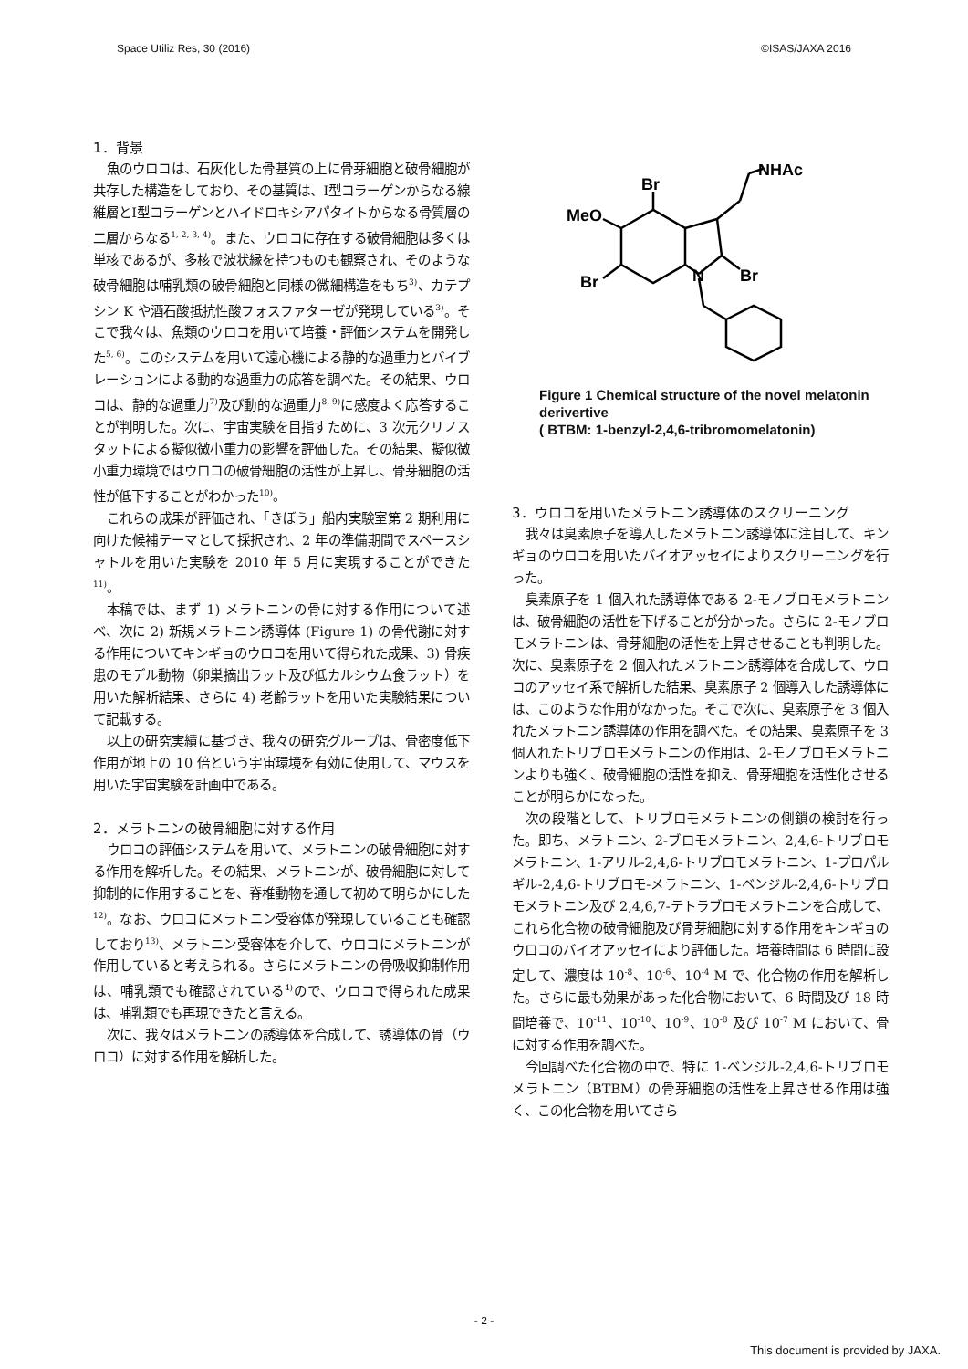Space Utiliz Res, 30 (2016) ©ISAS/JAXA 2016
1．背景
魚のウロコは、石灰化した骨基質の上に骨芽細胞と破骨細胞が共存した構造をしており、その基質は、I型コラーゲンからなる線維層とI型コラーゲンとハイドロキシアパタイトからなる骨質層の二層からなる<sup>1, 2, 3, 4)</sup>。また、ウロコに存在する破骨細胞は多くは単核であるが、多核で波状縁を持つものも観察され、そのような破骨細胞は哺乳類の破骨細胞と同様の微細構造をもち<sup>3)</sup>、カテプシン K や酒石酸抵抗性酸フォスファターゼが発現している<sup>3)</sup>。そこで我々は、魚類のウロコを用いて培養・評価システムを開発した<sup>5, 6)</sup>。このシステムを用いて遠心機による静的な過重力とバイブレーションによる動的な過重力の応答を調べた。その結果、ウロコは、静的な過重力<sup>7)</sup>及び動的な過重力<sup>8, 9)</sup>に感度よく応答することが判明した。次に、宇宙実験を目指すために、3 次元クリノスタットによる擬似微小重力の影響を評価した。その結果、擬似微小重力環境ではウロコの破骨細胞の活性が上昇し、骨芽細胞の活性が低下することがわかった<sup>10)</sup>。
これらの成果が評価され、「きぼう」船内実験室第 2 期利用に向けた候補テーマとして採択され、2 年の準備期間でスペースシャトルを用いた実験を 2010 年 5 月に実現することができた<sup>11)</sup>。
本稿では、まず 1) メラトニンの骨に対する作用について述べ、次に 2) 新規メラトニン誘導体 (Figure 1) の骨代謝に対する作用についてキンギョのウロコを用いて得られた成果、3) 骨疾患のモデル動物（卵巣摘出ラット及び低カルシウム食ラット）を用いた解析結果、さらに 4) 老齢ラットを用いた実験結果について記載する。
以上の研究実績に基づき、我々の研究グループは、骨密度低下作用が地上の 10 倍という宇宙環境を有効に使用して、マウスを用いた宇宙実験を計画中である。
2．メラトニンの破骨細胞に対する作用
ウロコの評価システムを用いて、メラトニンの破骨細胞に対する作用を解析した。その結果、メラトニンが、破骨細胞に対して抑制的に作用することを、脊椎動物を通して初めて明らかにした<sup>12)</sup>。なお、ウロコにメラトニン受容体が発現していることも確認しており<sup>13)</sup>、メラトニン受容体を介して、ウロコにメラトニンが作用していると考えられる。さらにメラトニンの骨吸収抑制作用は、哺乳類でも確認されている<sup>4)</sup>ので、ウロコで得られた成果は、哺乳類でも再現できたと言える。
次に、我々はメラトニンの誘導体を合成して、誘導体の骨（ウロコ）に対する作用を解析した。
Br
MeO
Br
N
Br
NHAc
Figure 1 Chemical structure of the novel melatonin derivertive
( BTBM: 1-benzyl-2,4,6-tribromomelatonin)
3．ウロコを用いたメラトニン誘導体のスクリーニング
我々は臭素原子を導入したメラトニン誘導体に注目して、キンギョのウロコを用いたバイオアッセイによりスクリーニングを行った。
臭素原子を 1 個入れた誘導体である 2-モノブロモメラトニンは、破骨細胞の活性を下げることが分かった。さらに 2-モノブロモメラトニンは、骨芽細胞の活性を上昇させることも判明した。次に、臭素原子を 2 個入れたメラトニン誘導体を合成して、ウロコのアッセイ系で解析した結果、臭素原子 2 個導入した誘導体には、このような作用がなかった。そこで次に、臭素原子を 3 個入れたメラトニン誘導体の作用を調べた。その結果、臭素原子を 3 個入れたトリブロモメラトニンの作用は、2-モノブロモメラトニンよりも強く、破骨細胞の活性を抑え、骨芽細胞を活性化させることが明らかになった。
次の段階として、トリブロモメラトニンの側鎖の検討を行った。即ち、メラトニン、2-ブロモメラトニン、2,4,6-トリブロモメラトニン、1-アリル-2,4,6-トリブロモメラトニン、1-プロパルギル-2,4,6-トリブロモ-メラトニン、1-ベンジル-2,4,6-トリブロモメラトニン及び 2,4,6,7-テトラブロモメラトニンを合成して、これら化合物の破骨細胞及び骨芽細胞に対する作用をキンギョのウロコのバイオアッセイにより評価した。培養時間は 6 時間に設定して、濃度は 10<sup>-8</sup>、10<sup>-6</sup>、10<sup>-4</sup> M で、化合物の作用を解析した。さらに最も効果があった化合物において、6 時間及び 18 時間培養で、10<sup>-11</sup>、10<sup>-10</sup>、10<sup>-9</sup>、10<sup>-8</sup> 及び 10<sup>-7</sup> M において、骨に対する作用を調べた。
今回調べた化合物の中で、特に 1-ベンジル-2,4,6-トリブロモメラトニン（BTBM）の骨芽細胞の活性を上昇させる作用は強く、この化合物を用いてさら
- 2 -
This document is provided by JAXA.